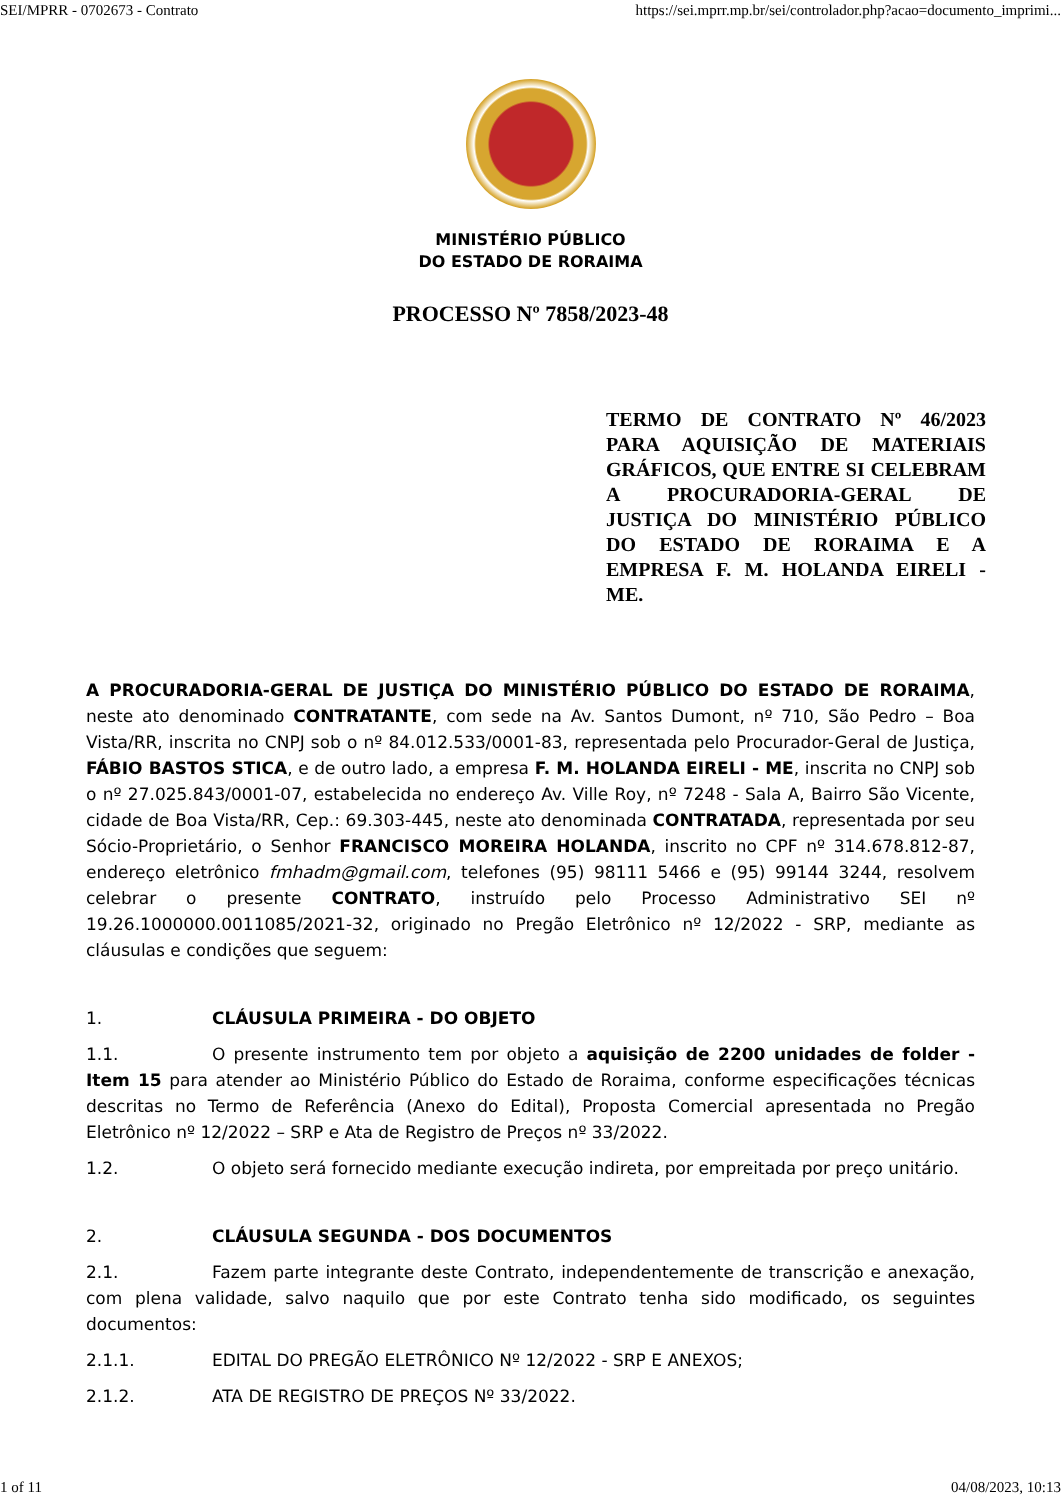SEI/MPRR - 0702673 - Contrato https://sei.mprr.mp.br/sei/controlador.php?acao=documento_imprimi...
MINISTÉRIO PÚBLICO
DO ESTADO DE RORAIMA
PROCESSO Nº 7858/2023-48
TERMO DE CONTRATO Nº 46/2023 PARA AQUISIÇÃO DE MATERIAIS GRÁFICOS, QUE ENTRE SI CELEBRAM A PROCURADORIA-GERAL DE JUSTIÇA DO MINISTÉRIO PÚBLICO DO ESTADO DE RORAIMA E A EMPRESA F. M. HOLANDA EIRELI - ME.
A PROCURADORIA-GERAL DE JUSTIÇA DO MINISTÉRIO PÚBLICO DO ESTADO DE RORAIMA, neste ato denominado CONTRATANTE, com sede na Av. Santos Dumont, nº 710, São Pedro – Boa Vista/RR, inscrita no CNPJ sob o nº 84.012.533/0001-83, representada pelo Procurador-Geral de Justiça, FÁBIO BASTOS STICA, e de outro lado, a empresa F. M. HOLANDA EIRELI - ME, inscrita no CNPJ sob o nº 27.025.843/0001-07, estabelecida no endereço Av. Ville Roy, nº 7248 - Sala A, Bairro São Vicente, cidade de Boa Vista/RR, Cep.: 69.303-445, neste ato denominada CONTRATADA, representada por seu Sócio-Proprietário, o Senhor FRANCISCO MOREIRA HOLANDA, inscrito no CPF nº 314.678.812-87, endereço eletrônico fmhadm@gmail.com, telefones (95) 98111 5466 e (95) 99144 3244, resolvem celebrar o presente CONTRATO, instruído pelo Processo Administrativo SEI nº 19.26.1000000.0011085/2021-32, originado no Pregão Eletrônico nº 12/2022 - SRP, mediante as cláusulas e condições que seguem:
1. CLÁUSULA PRIMEIRA - DO OBJETO
1.1. O presente instrumento tem por objeto a aquisição de 2200 unidades de folder - Item 15 para atender ao Ministério Público do Estado de Roraima, conforme especificações técnicas descritas no Termo de Referência (Anexo do Edital), Proposta Comercial apresentada no Pregão Eletrônico nº 12/2022 – SRP e Ata de Registro de Preços nº 33/2022.
1.2. O objeto será fornecido mediante execução indireta, por empreitada por preço unitário.
2. CLÁUSULA SEGUNDA - DOS DOCUMENTOS
2.1. Fazem parte integrante deste Contrato, independentemente de transcrição e anexação, com plena validade, salvo naquilo que por este Contrato tenha sido modificado, os seguintes documentos:
2.1.1. EDITAL DO PREGÃO ELETRÔNICO Nº 12/2022 - SRP E ANEXOS;
2.1.2. ATA DE REGISTRO DE PREÇOS Nº 33/2022.
1 of 11 04/08/2023, 10:13